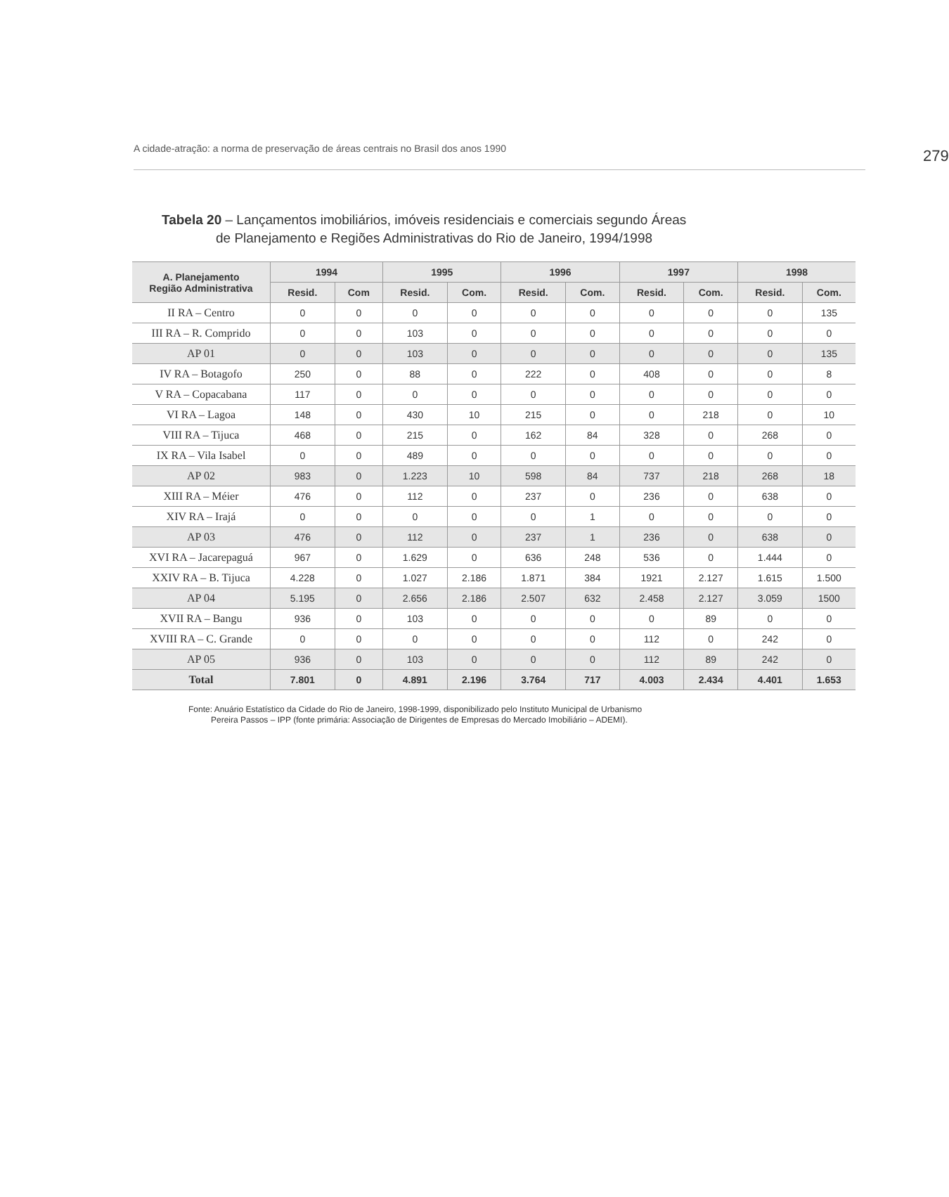A cidade-atração: a norma de preservação de áreas centrais no Brasil dos anos 1990 279
Tabela 20 – Lançamentos imobiliários, imóveis residenciais e comerciais segundo Áreas
de Planejamento e Regiões Administrativas do Rio de Janeiro, 1994/1998
| A. Planejamento Região Administrativa | 1994 | | 1995 | | 1996 | | 1997 | | 1998 | |
| --- | --- | --- | --- | --- | --- | --- | --- | --- | --- | --- |
| | Resid. | Com | Resid. | Com. | Resid. | Com. | Resid. | Com. | Resid. | Com. |
| II RA – Centro | 0 | 0 | 0 | 0 | 0 | 0 | 0 | 0 | 0 | 135 |
| III RA – R. Comprido | 0 | 0 | 103 | 0 | 0 | 0 | 0 | 0 | 0 | 0 |
| AP 01 | 0 | 0 | 103 | 0 | 0 | 0 | 0 | 0 | 0 | 135 |
| IV RA – Botagofo | 250 | 0 | 88 | 0 | 222 | 0 | 408 | 0 | 0 | 8 |
| V RA – Copacabana | 117 | 0 | 0 | 0 | 0 | 0 | 0 | 0 | 0 | 0 |
| VI RA – Lagoa | 148 | 0 | 430 | 10 | 215 | 0 | 0 | 218 | 0 | 10 |
| VIII RA – Tijuca | 468 | 0 | 215 | 0 | 162 | 84 | 328 | 0 | 268 | 0 |
| IX RA – Vila Isabel | 0 | 0 | 489 | 0 | 0 | 0 | 0 | 0 | 0 | 0 |
| AP 02 | 983 | 0 | 1.223 | 10 | 598 | 84 | 737 | 218 | 268 | 18 |
| XIII RA – Méier | 476 | 0 | 112 | 0 | 237 | 0 | 236 | 0 | 638 | 0 |
| XIV RA – Irajá | 0 | 0 | 0 | 0 | 0 | 1 | 0 | 0 | 0 | 0 |
| AP 03 | 476 | 0 | 112 | 0 | 237 | 1 | 236 | 0 | 638 | 0 |
| XVI RA – Jacarepaguá | 967 | 0 | 1.629 | 0 | 636 | 248 | 536 | 0 | 1.444 | 0 |
| XXIV RA – B. Tijuca | 4.228 | 0 | 1.027 | 2.186 | 1.871 | 384 | 1921 | 2.127 | 1.615 | 1.500 |
| AP 04 | 5.195 | 0 | 2.656 | 2.186 | 2.507 | 632 | 2.458 | 2.127 | 3.059 | 1500 |
| XVII RA – Bangu | 936 | 0 | 103 | 0 | 0 | 0 | 0 | 89 | 0 | 0 |
| XVIII RA – C. Grande | 0 | 0 | 0 | 0 | 0 | 0 | 112 | 0 | 242 | 0 |
| AP 05 | 936 | 0 | 103 | 0 | 0 | 0 | 112 | 89 | 242 | 0 |
| Total | 7.801 | 0 | 4.891 | 2.196 | 3.764 | 717 | 4.003 | 2.434 | 4.401 | 1.653 |
Fonte: Anuário Estatístico da Cidade do Rio de Janeiro, 1998-1999, disponibilizado pelo Instituto Municipal de Urbanismo
Pereira Passos – IPP (fonte primária: Associação de Dirigentes de Empresas do Mercado Imobiliário – ADEMI).